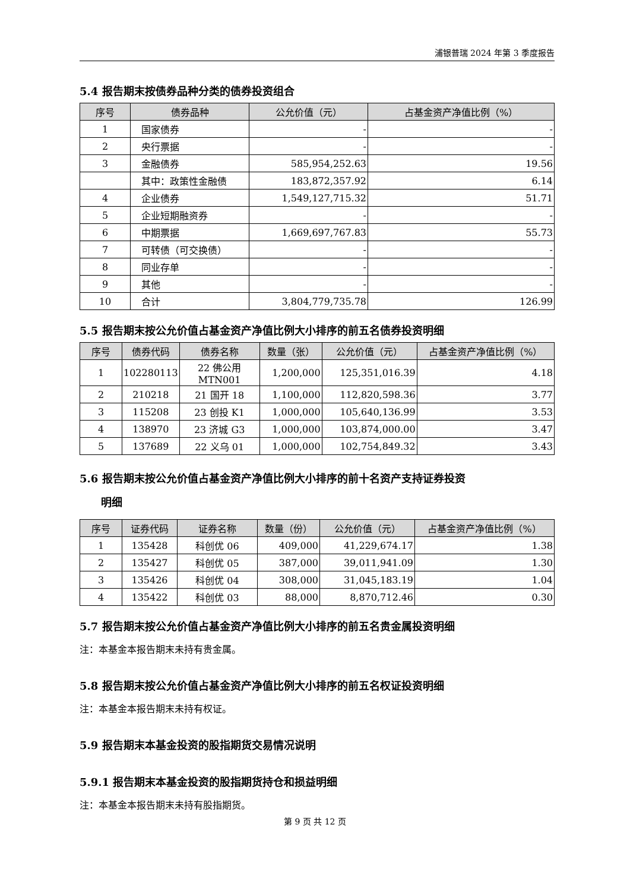浦银普瑞 2024 年第 3 季度报告
5.4 报告期末按债券品种分类的债券投资组合
| 序号 | 债券品种 | 公允价值（元） | 占基金资产净值比例（%） |
| --- | --- | --- | --- |
| 1 | 国家债券 | - | - |
| 2 | 央行票据 | - | - |
| 3 | 金融债券 | 585,954,252.63 | 19.56 |
| | 其中：政策性金融债 | 183,872,357.92 | 6.14 |
| 4 | 企业债券 | 1,549,127,715.32 | 51.71 |
| 5 | 企业短期融资券 | - | - |
| 6 | 中期票据 | 1,669,697,767.83 | 55.73 |
| 7 | 可转债（可交换债） | - | - |
| 8 | 同业存单 | - | - |
| 9 | 其他 | - | - |
| 10 | 合计 | 3,804,779,735.78 | 126.99 |
5.5 报告期末按公允价值占基金资产净值比例大小排序的前五名债券投资明细
| 序号 | 债券代码 | 债券名称 | 数量（张） | 公允价值（元） | 占基金资产净值比例（%） |
| --- | --- | --- | --- | --- | --- |
| 1 | 102280113 | 22 佛公用 MTN001 | 1,200,000 | 125,351,016.39 | 4.18 |
| 2 | 210218 | 21 国开 18 | 1,100,000 | 112,820,598.36 | 3.77 |
| 3 | 115208 | 23 创投 K1 | 1,000,000 | 105,640,136.99 | 3.53 |
| 4 | 138970 | 23 济城 G3 | 1,000,000 | 103,874,000.00 | 3.47 |
| 5 | 137689 | 22 义乌 01 | 1,000,000 | 102,754,849.32 | 3.43 |
5.6 报告期末按公允价值占基金资产净值比例大小排序的前十名资产支持证券投资
　　明细
| 序号 | 证券代码 | 证券名称 | 数量（份） | 公允价值（元） | 占基金资产净值比例（%） |
| --- | --- | --- | --- | --- | --- |
| 1 | 135428 | 科创优 06 | 409,000 | 41,229,674.17 | 1.38 |
| 2 | 135427 | 科创优 05 | 387,000 | 39,011,941.09 | 1.30 |
| 3 | 135426 | 科创优 04 | 308,000 | 31,045,183.19 | 1.04 |
| 4 | 135422 | 科创优 03 | 88,000 | 8,870,712.46 | 0.30 |
5.7 报告期末按公允价值占基金资产净值比例大小排序的前五名贵金属投资明细
注：本基金本报告期末未持有贵金属。
5.8 报告期末按公允价值占基金资产净值比例大小排序的前五名权证投资明细
注：本基金本报告期末未持有权证。
5.9 报告期末本基金投资的股指期货交易情况说明
5.9.1 报告期末本基金投资的股指期货持仓和损益明细
注：本基金本报告期末未持有股指期货。
第 9 页 共 12 页